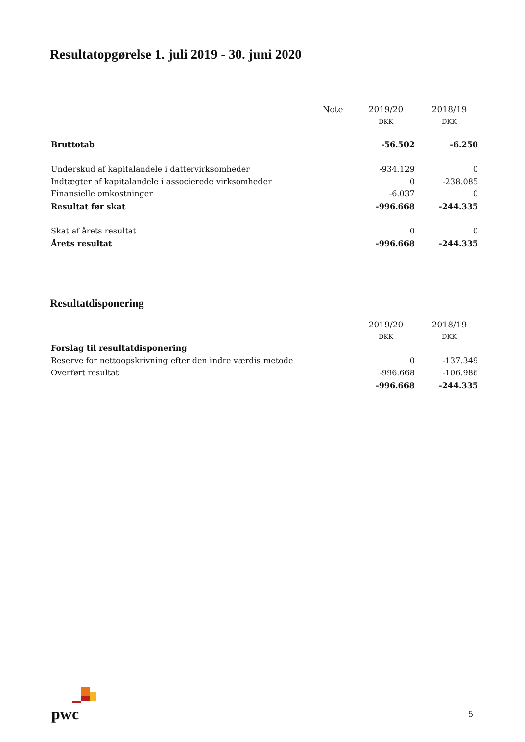Resultatopgørelse 1. juli 2019 - 30. juni 2020
| | Note | 2019/20 | 2018/19 |
| --- | --- | --- | --- |
| | | DKK | DKK |
| Bruttotab | | -56.502 | -6.250 |
| Underskud af kapitalandele i dattervirksomheder | | -934.129 | 0 |
| Indtægter af kapitalandele i associerede virksomheder | | 0 | -238.085 |
| Finansielle omkostninger | | -6.037 | 0 |
| Resultat før skat | | -996.668 | -244.335 |
| Skat af årets resultat | | 0 | 0 |
| Årets resultat | | -996.668 | -244.335 |
Resultatdisponering
| | | 2019/20 | 2018/19 |
| --- | --- | --- | --- |
| | | DKK | DKK |
| Forslag til resultatdisponering | | | |
| Reserve for nettoopskrivning efter den indre værdis metode | | 0 | -137.349 |
| Overført resultat | | -996.668 | -106.986 |
| | | -996.668 | -244.335 |
pwc 5